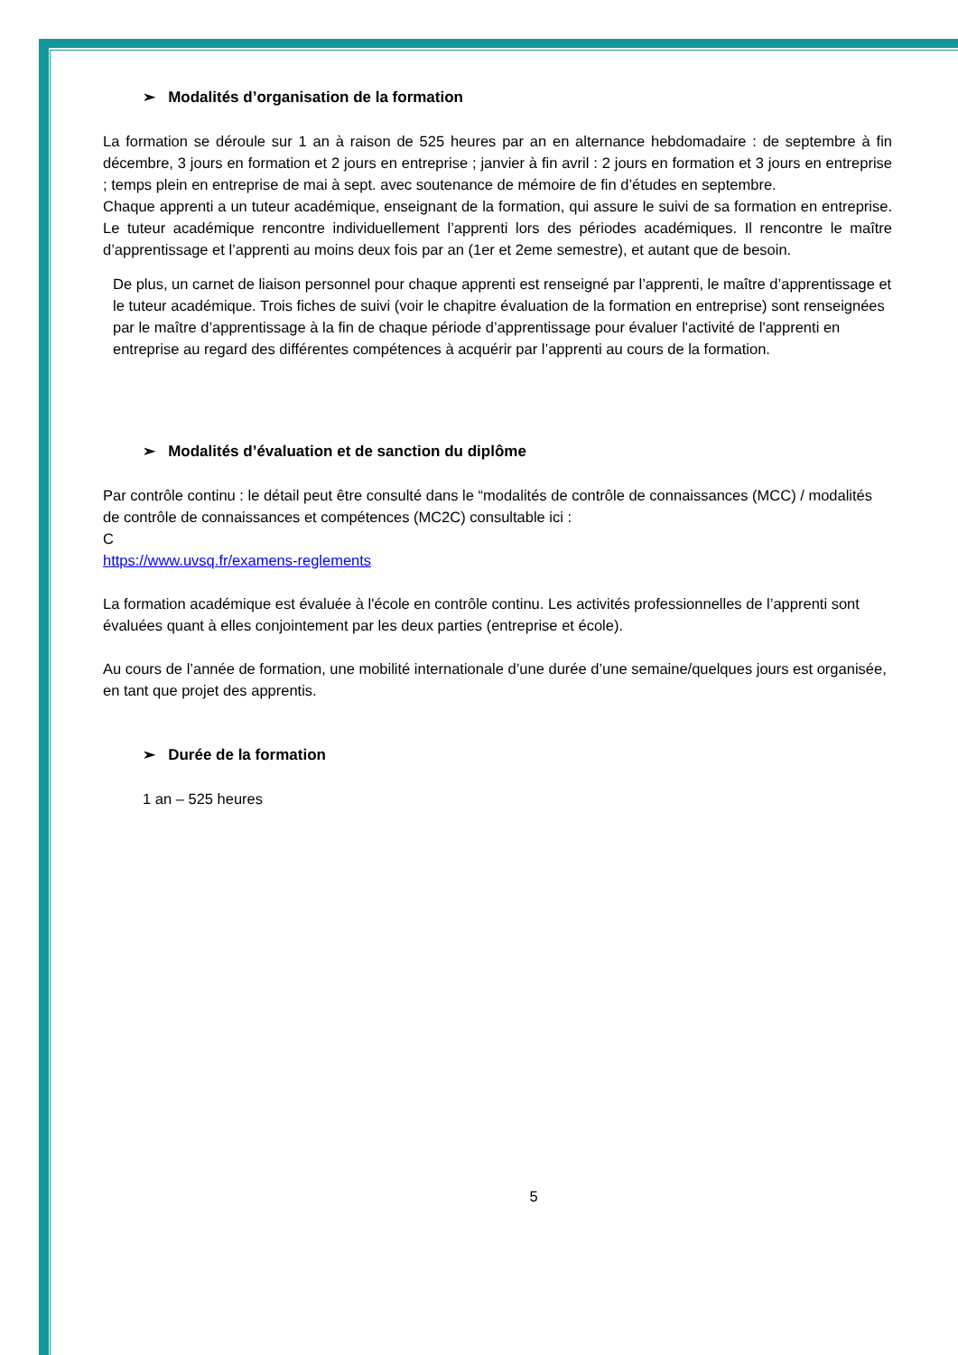➢ Modalités d’organisation de la formation
La formation se déroule sur 1 an à raison de 525 heures par an en alternance hebdomadaire : de septembre à fin décembre, 3 jours en formation et 2 jours en entreprise ; janvier à fin avril : 2 jours en formation et 3 jours en entreprise ; temps plein en entreprise de mai à sept. avec soutenance de mémoire de fin d’études en septembre.
Chaque apprenti a un tuteur académique, enseignant de la formation, qui assure le suivi de sa formation en entreprise. Le tuteur académique rencontre individuellement l’apprenti lors des périodes académiques. Il rencontre le maître d’apprentissage et l’apprenti au moins deux fois par an (1er et 2eme semestre), et autant que de besoin.
De plus, un carnet de liaison personnel pour chaque apprenti est renseigné par l’apprenti, le maître d’apprentissage et le tuteur académique. Trois fiches de suivi (voir le chapitre évaluation de la formation en entreprise) sont renseignées par le maître d’apprentissage à la fin de chaque période d’apprentissage pour évaluer l'activité de l'apprenti en entreprise au regard des différentes compétences à acquérir par l’apprenti au cours de la formation.
➢ Modalités d’évaluation et de sanction du diplôme
Par contrôle continu : le détail peut être consulté dans le “modalités de contrôle de connaissances (MCC) / modalités de contrôle de connaissances et compétences (MC2C) consultable ici :
C
https://www.uvsq.fr/examens-reglements
La formation académique est évaluée à l'école en contrôle continu. Les activités professionnelles de l’apprenti sont évaluées quant à elles conjointement par les deux parties (entreprise et école).
Au cours de l’année de formation, une mobilité internationale d’une durée d’une semaine/quelques jours est organisée, en tant que projet des apprentis.
➢ Durée de la formation
1 an – 525 heures
5